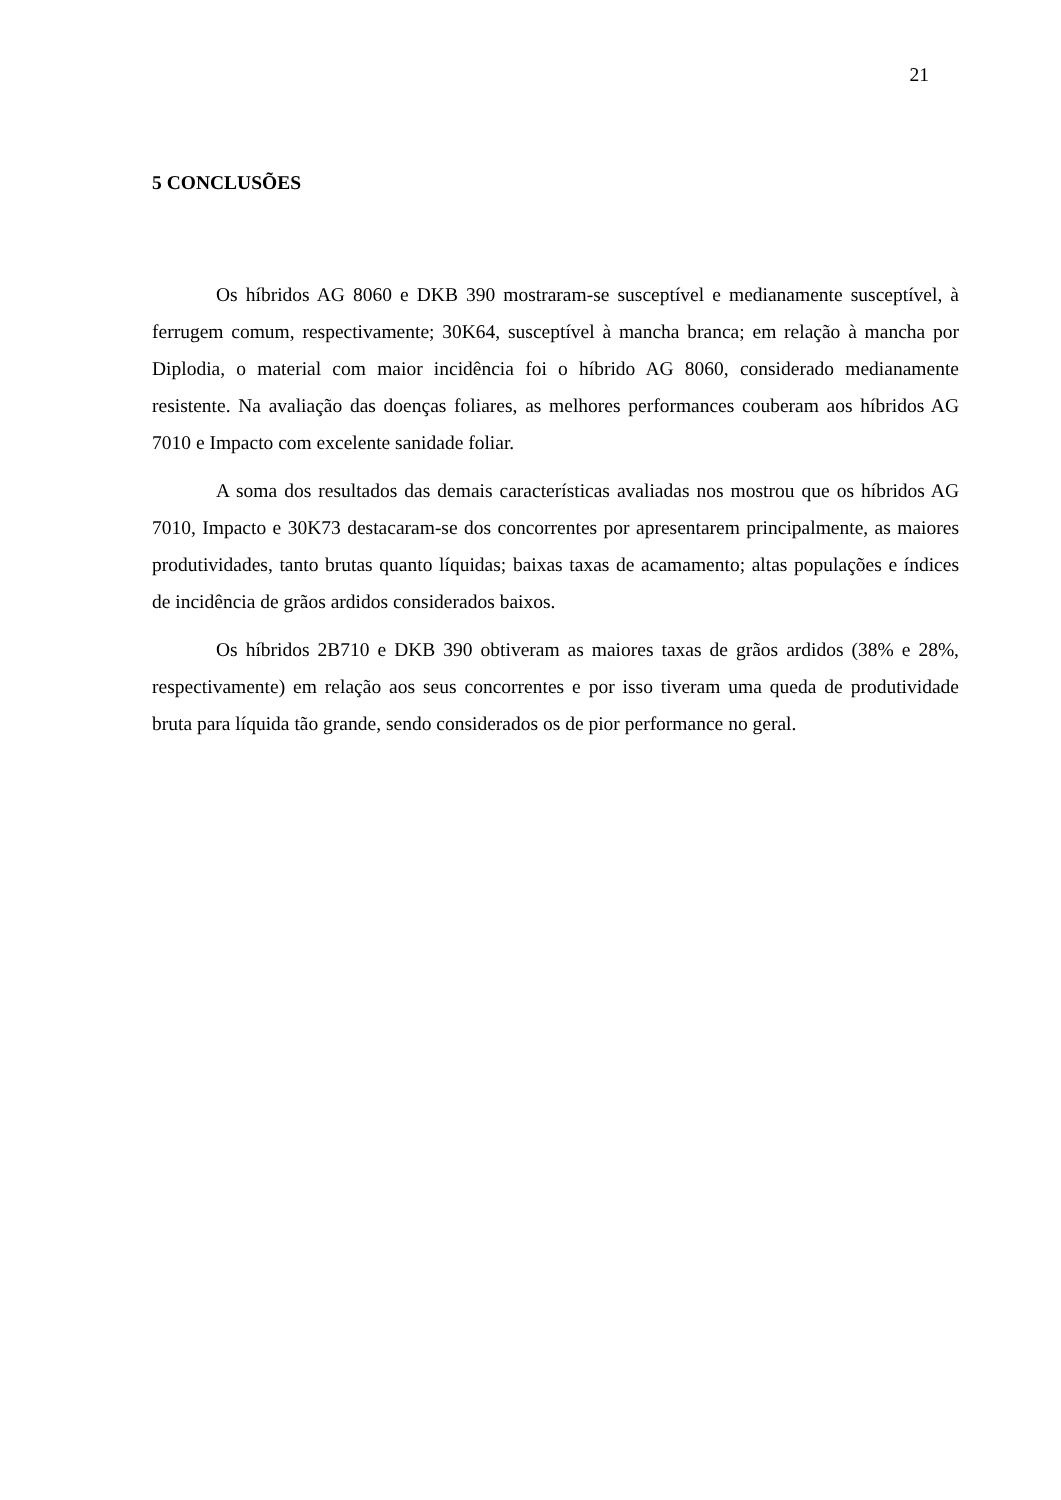21
5 CONCLUSÕES
Os híbridos AG 8060 e DKB 390 mostraram-se susceptível e medianamente susceptível, à ferrugem comum, respectivamente; 30K64, susceptível à mancha branca; em relação à mancha por Diplodia, o material com maior incidência foi o híbrido AG 8060, considerado medianamente resistente. Na avaliação das doenças foliares, as melhores performances couberam aos híbridos AG 7010 e Impacto com excelente sanidade foliar.
A soma dos resultados das demais características avaliadas nos mostrou que os híbridos AG 7010, Impacto e 30K73 destacaram-se dos concorrentes por apresentarem principalmente, as maiores produtividades, tanto brutas quanto líquidas; baixas taxas de acamamento; altas populações e índices de incidência de grãos ardidos considerados baixos.
Os híbridos 2B710 e DKB 390 obtiveram as maiores taxas de grãos ardidos (38% e 28%, respectivamente) em relação aos seus concorrentes e por isso tiveram uma queda de produtividade bruta para líquida tão grande, sendo considerados os de pior performance no geral.